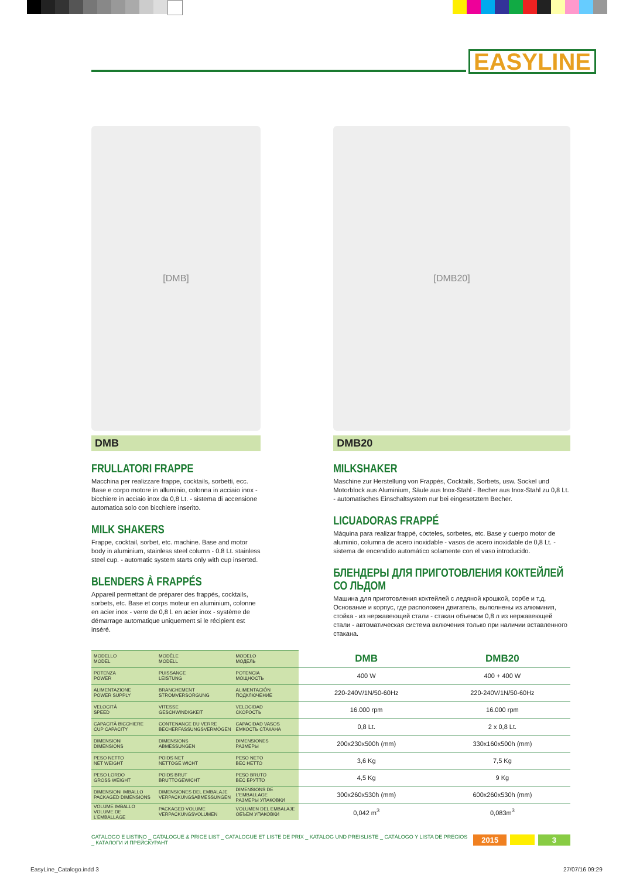EASYLINE
[DMB]
DMB
FRULLATORI FRAPPE
Macchina per realizzare frappe, cocktails, sorbetti, ecc. Base e corpo motore in alluminio, colonna in acciaio inox - bicchiere in acciaio inox da 0,8 Lt. - sistema di accensione automatica solo con bicchiere inserito.
MILK SHAKERS
Frappe, cocktail, sorbet, etc. machine. Base and motor body in aluminium, stainless steel column - 0.8 Lt. stainless steel cup. - automatic system starts only with cup inserted.
BLENDERS À FRAPPÉS
Appareil permettant de préparer des frappés, cocktails, sorbets, etc. Base et corps moteur en aluminium, colonne en acier inox - verre de 0,8 l. en acier inox - système de démarrage automatique uniquement si le récipient est inséré.
[DMB20]
DMB20
MILKSHAKER
Maschine zur Herstellung von Frappés, Cocktails, Sorbets, usw. Sockel und Motorblock aus Aluminium, Säule aus Inox-Stahl - Becher aus Inox-Stahl zu 0,8 Lt. - automatisches Einschaltsystem nur bei eingesetztem Becher.
LICUADORAS FRAPPÉ
Máquina para realizar frappé, cócteles, sorbetes, etc. Base y cuerpo motor de aluminio, columna de acero inoxidable - vasos de acero inoxidable de 0,8 Lt. - sistema de encendido automático solamente con el vaso introducido.
БЛЕНДЕРЫ ДЛЯ ПРИГОТОВЛЕНИЯ КОКТЕЙЛЕЙ СО ЛЬДОМ
Машина для приготовления коктейлей с ледяной крошкой, сорбе и т.д. Основание и корпус, где расположен двигатель, выполнены из алюминия, стойка - из нержавеющей стали - стакан объемом 0,8 л из нержавеющей стали - автоматическая система включения только при наличии вставленного стакана.
| MODELLO MODEL | MODÈLE MODELL | MODELO МОДЕЛЬ | DMB | DMB20 |
| POTENZA POWER | PUISSANCE LEISTUNG | POTENCIA МОЩНОСТЬ | 400 W | 400 + 400 W |
| ALIMENTAZIONE POWER SUPPLY | BRANCHEMENT STROMVERSORGUNG | ALIMENTACIÓN ПОДКЛЮЧЕНИЕ | 220-240V/1N/50-60Hz | 220-240V/1N/50-60Hz |
| VELOCITÀ SPEED | VITESSE GESCHWINDIGKEIT | VELOCIDAD СКОРОСТЬ | 16.000 rpm | 16.000 rpm |
| CAPACITÀ BICCHIERE CUP CAPACITY | CONTENANCE DU VERRE BECHERFASSUNGSVERMÖGEN | CAPACIDAD VASOS ЕМКОСТЬ СТАКАНА | 0,8 Lt. | 2 x 0,8 Lt. |
| DIMENSIONI DIMENSIONS | DIMENSIONS ABMESSUNGEN | DIMENSIONES РАЗМЕРЫ | 200x230x500h (mm) | 330x160x500h (mm) |
| PESO NETTO NET WEIGHT | POIDS NET NETTOGE WICHT | PESO NETO ВЕС НЕТТО | 3,6 Kg | 7,5 Kg |
| PESO LORDO GROSS WEIGHT | POIDS BRUT BRUTTOGEWICHT | PESO BRUTO ВЕС БРУТТО | 4,5 Kg | 9 Kg |
| DIMENSIONI IMBALLO PACKAGED DIMENSIONS | DIMENSIONES DEL EMBALAJE VERPACKUNGSABMESSUNGEN | DIMENSIONS DE L'EMBALLAGE РАЗМЕРЫ УПАКОВКИ | 300x260x530h (mm) | 600x260x530h (mm) |
| VOLUME IMBALLO VOLUME DE L'EMBALLAGE | PACKAGED VOLUME VERPACKUNGSVOLUMEN | VOLUMEN DEL EMBALAJE ОБЪЕМ УПАКОВКИ | 0,042 m<sup>3</sup> | 0,083m<sup>3</sup> |
CATALOGO E LISTINO _ CATALOGUE & PRICE LIST _ CATALOGUE ET LISTE DE PRIX _ KATALOG UND PREISLISTE _ CATÁLOGO Y LISTA DE PRECIOS _ КАТАЛОГИ И ПРЕЙСКУРАНТ 2015 3
EasyLine_Catalogo.indd 3 27/07/16 09:29